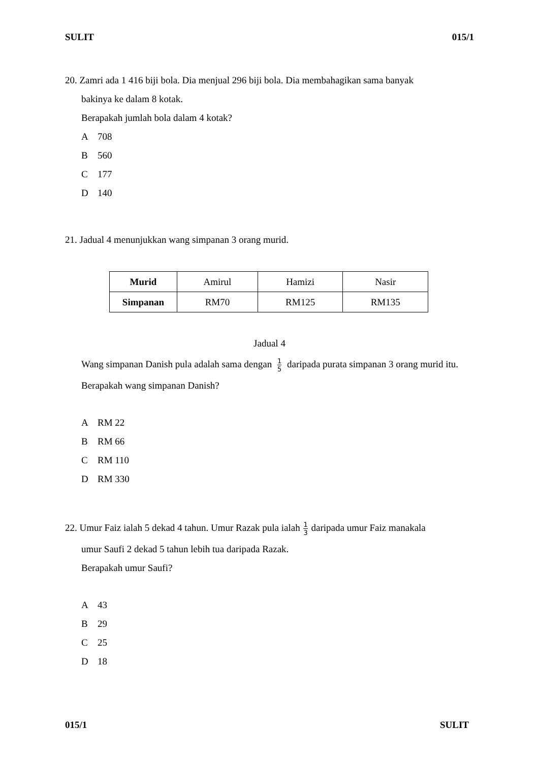SULIT 015/1
20. Zamri ada 1 416 biji bola. Dia menjual 296 biji bola. Dia membahagikan sama banyak
bakinya ke dalam 8 kotak.
Berapakah jumlah bola dalam 4 kotak?
A 708
B 560
C 177
D 140
21. Jadual 4 menunjukkan wang simpanan 3 orang murid.
| Murid | Amirul | Hamizi | Nasir |
| Simpanan | RM70 | RM125 | RM135 |
Jadual 4
Wang simpanan Danish pula adalah sama dengan <sup>1</sup><sub>5</sub> daripada purata simpanan 3 orang murid itu.
Berapakah wang simpanan Danish?
A RM 22
B RM 66
C RM 110
D RM 330
22. Umur Faiz ialah 5 dekad 4 tahun. Umur Razak pula ialah <sup>1</sup><sub>3</sub> daripada umur Faiz manakala
umur Saufi 2 dekad 5 tahun lebih tua daripada Razak.
Berapakah umur Saufi?
A 43
B 29
C 25
D 18
015/1 SULIT